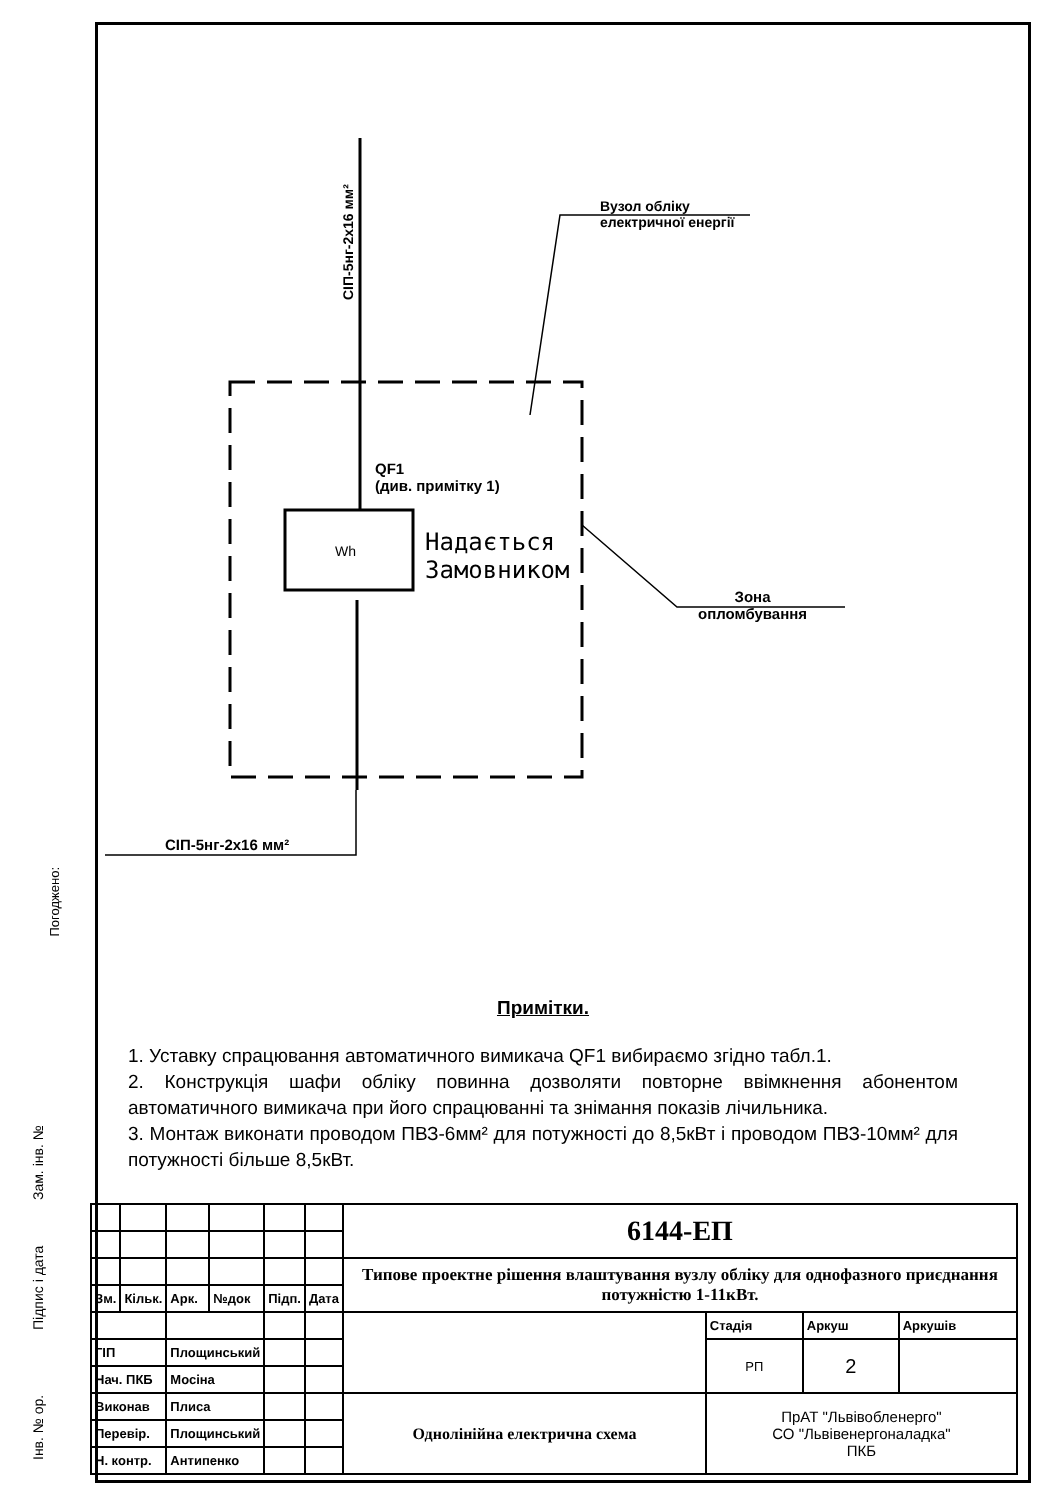Погоджено:
Wh
Вузол обліку
електричної енергії
СІП-5нг-2х16 мм²
QF1
(див. примітку 1)
Надається
Замовником
Зона
опломбування
СІП-5нг-2х16 мм²
Примітки.
1. Уставку спрацювання автоматичного вимикача QF1 вибираємо згідно табл.1.
2. Конструкція шафи обліку повинна дозволяти повторне ввімкнення абонентом автоматичного вимикача при його спрацюванні та знімання показів лічильника.
3. Монтаж виконати проводом ПВЗ-6мм² для потужності до 8,5кВт і проводом ПВЗ-10мм² для потужності більше 8,5кВт.
| | | | | | | 6144-ЕП | | | |
| | | | | | | Типове проектне рішення влаштування вузлу обліку для однофазного приєднання потужністю 1-11кВт. | | | |
| Зм. | Кільк. | Арк. | №док | Підп. | Дата | | | | |
| | | | | | | | Стадія | Аркуш | Аркушів |
| ГІП | | Площинський | | | | | РП | 2 | |
| Нач. ПКБ | | Мосіна | | | | | | | |
| Виконав | | Плиса | | | | Однолінійна електрична схема | ПрАТ "Львівобленерго" СО "Львівенергоналадка" ПКБ | | |
| Перевір. | | Площинський | | | | | | | |
| Н. контр. | | Антипенко | | | | | | | |
Зам. інв. №
Підпис і дата
Інв. № ор.